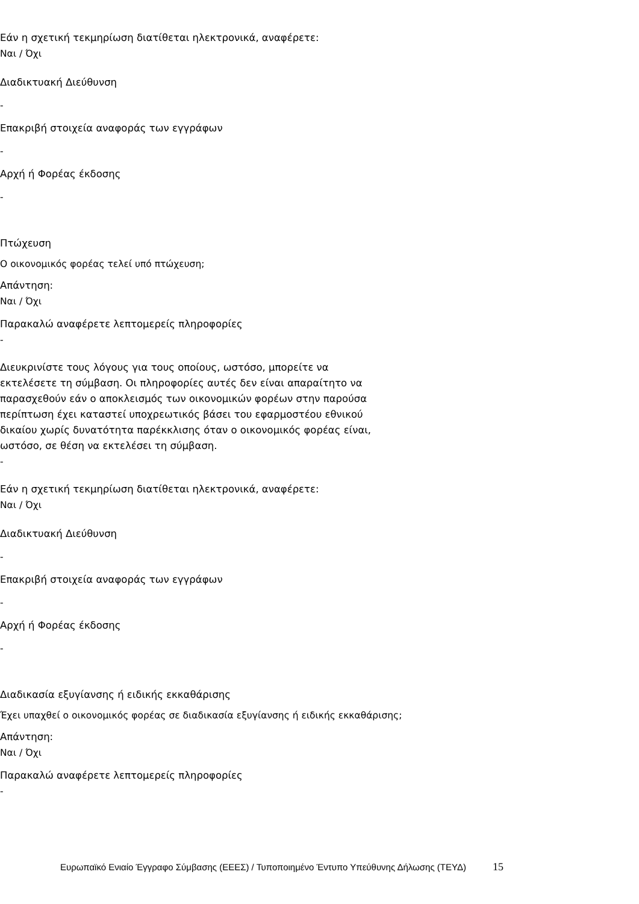Εάν η σχετική τεκμηρίωση διατίθεται ηλεκτρονικά, αναφέρετε:
Ναι / Όχι
Διαδικτυακή Διεύθυνση
-
Επακριβή στοιχεία αναφοράς των εγγράφων
-
Αρχή ή Φορέας έκδοσης
-
Πτώχευση
Ο οικονομικός φορέας τελεί υπό πτώχευση;
Απάντηση:
Ναι / Όχι
Παρακαλώ αναφέρετε λεπτομερείς πληροφορίες
-
Διευκρινίστε τους λόγους για τους οποίους, ωστόσο, μπορείτε να εκτελέσετε τη σύμβαση. Οι πληροφορίες αυτές δεν είναι απαραίτητο να παρασχεθούν εάν ο αποκλεισμός των οικονομικών φορέων στην παρούσα περίπτωση έχει καταστεί υποχρεωτικός βάσει του εφαρμοστέου εθνικού δικαίου χωρίς δυνατότητα παρέκκλισης όταν ο οικονομικός φορέας είναι, ωστόσο, σε θέση να εκτελέσει τη σύμβαση.
-
Εάν η σχετική τεκμηρίωση διατίθεται ηλεκτρονικά, αναφέρετε:
Ναι / Όχι
Διαδικτυακή Διεύθυνση
-
Επακριβή στοιχεία αναφοράς των εγγράφων
-
Αρχή ή Φορέας έκδοσης
-
Διαδικασία εξυγίανσης ή ειδικής εκκαθάρισης
Έχει υπαχθεί ο οικονομικός φορέας σε διαδικασία εξυγίανσης ή ειδικής εκκαθάρισης;
Απάντηση:
Ναι / Όχι
Παρακαλώ αναφέρετε λεπτομερείς πληροφορίες
-
Ευρωπαϊκό Ενιαίο Έγγραφο Σύμβασης (ΕΕΕΣ) / Τυποποιημένο Έντυπο Υπεύθυνης Δήλωσης (ΤΕΥΔ) 15